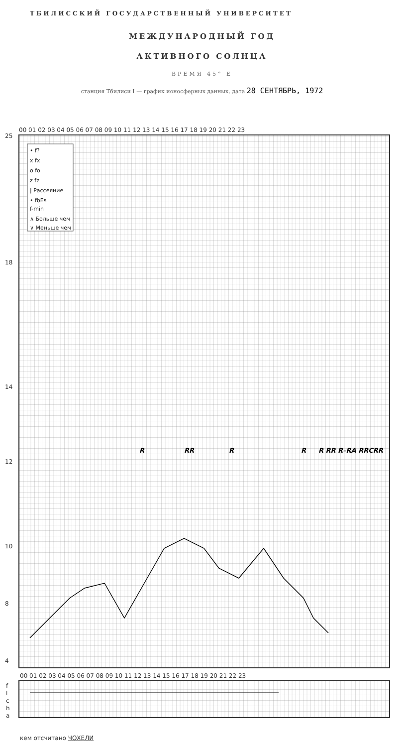ТБИЛИССКИЙ ГОСУДАРСТВЕННЫЙ УНИВЕРСИТЕТ
МЕЖДУНАРОДНЫЙ ГОД
АКТИВНОГО СОЛНЦА
ВРЕМЯ 45° Е
станция Тбилиси I — график ионосферных данных, дата 28 СЕНТЯБРЬ, 1972
00 01 02 03 04 05 06 07 08 09 10 11 12 13 14 15 16 17 18 19 20 21 22 23
25
18
14
12
10
8
4
00 01 02 03 04 05 06 07 08 09 10 11 12 13 14 15 16 17 18 19 20 21 22 23
f
l
c
h
a
• f?
x fx
o fo
z fz
| Рассеяние
• fbEs
f-min
∧ Больше чем
∨ Меньше чем
R
RR
R
R
R RR R–RA RRCRR
кем отсчитано ЧОХЕЛИ